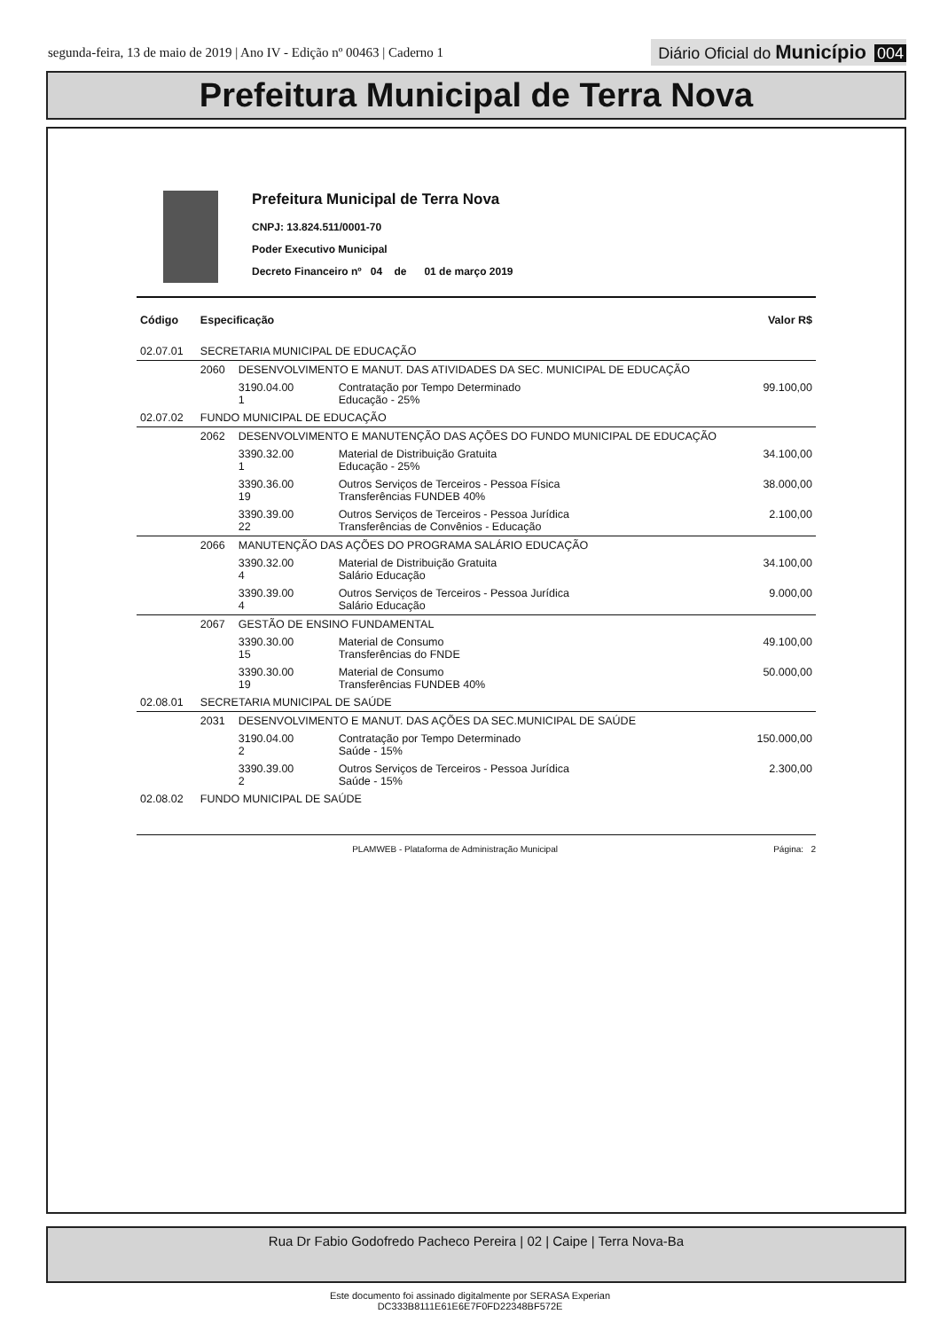segunda-feira, 13 de maio de 2019 | Ano IV - Edição nº 00463 | Caderno 1
Diário Oficial do Município 004
Prefeitura Municipal de Terra Nova
Prefeitura Municipal de Terra Nova
CNPJ: 13.824.511/0001-70
Poder Executivo Municipal
Decreto Financeiro nº 04 de 01 de março 2019
| Código | Especificação | | | Valor R$ |
| --- | --- | --- | --- | --- |
| 02.07.01 | SECRETARIA MUNICIPAL DE EDUCAÇÃO | | | |
| | 2060 | DESENVOLVIMENTO E MANUT. DAS ATIVIDADES DA SEC. MUNICIPAL DE EDUCAÇÃO | | |
| | | 3190.04.00 1 | Contratação por Tempo Determinado Educação - 25% | 99.100,00 |
| 02.07.02 | FUNDO MUNICIPAL DE EDUCAÇÃO | | | |
| | 2062 | DESENVOLVIMENTO E MANUTENÇÃO DAS AÇÕES DO FUNDO MUNICIPAL DE EDUCAÇÃO | | |
| | | 3390.32.00 1 | Material de Distribuição Gratuita Educação - 25% | 34.100,00 |
| | | 3390.36.00 19 | Outros Serviços de Terceiros - Pessoa Física Transferências FUNDEB 40% | 38.000,00 |
| | | 3390.39.00 22 | Outros Serviços de Terceiros - Pessoa Jurídica Transferências de Convênios - Educação | 2.100,00 |
| | 2066 | MANUTENÇÃO DAS AÇÕES DO PROGRAMA SALÁRIO EDUCAÇÃO | | |
| | | 3390.32.00 4 | Material de Distribuição Gratuita Salário Educação | 34.100,00 |
| | | 3390.39.00 4 | Outros Serviços de Terceiros - Pessoa Jurídica Salário Educação | 9.000,00 |
| | 2067 | GESTÃO DE ENSINO FUNDAMENTAL | | |
| | | 3390.30.00 15 | Material de Consumo Transferências do FNDE | 49.100,00 |
| | | 3390.30.00 19 | Material de Consumo Transferências FUNDEB 40% | 50.000,00 |
| 02.08.01 | SECRETARIA MUNICIPAL DE SAÚDE | | | |
| | 2031 | DESENVOLVIMENTO E MANUT. DAS AÇÕES DA SEC.MUNICIPAL DE SAÚDE | | |
| | | 3190.04.00 2 | Contratação por Tempo Determinado Saúde - 15% | 150.000,00 |
| | | 3390.39.00 2 | Outros Serviços de Terceiros - Pessoa Jurídica Saúde - 15% | 2.300,00 |
| 02.08.02 | FUNDO MUNICIPAL DE SAÚDE | | | |
PLAMWEB - Plataforma de Administração Municipal Página: 2
Rua Dr Fabio Godofredo Pacheco Pereira | 02 | Caipe | Terra Nova-Ba
Este documento foi assinado digitalmente por SERASA Experian
DC333B8111E61E6E7F0FD22348BF572E